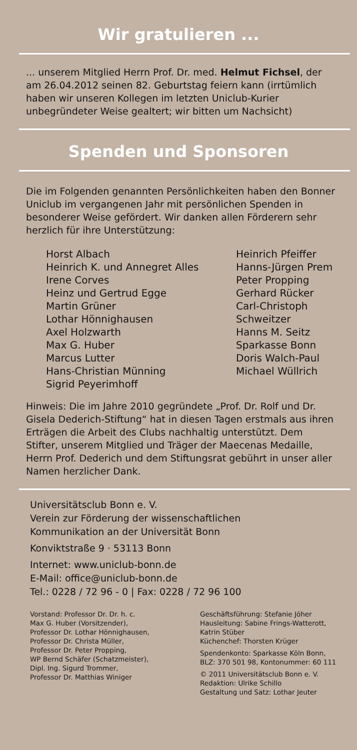Wir gratulieren ...
... unserem Mitglied Herrn Prof. Dr. med. Helmut Fichsel, der am 26.04.2012 seinen 82. Geburtstag feiern kann (irrtümlich haben wir unseren Kollegen im letzten Uniclub-Kurier unbegründeter Weise gealtert; wir bitten um Nachsicht)
Spenden und Sponsoren
Die im Folgenden genannten Persönlichkeiten haben den Bonner Uniclub im vergangenen Jahr mit persönlichen Spenden in besonderer Weise gefördert. Wir danken allen Förderern sehr herzlich für ihre Unterstützung:
Horst Albach
Heinrich K. und Annegret Alles
Irene Corves
Heinz und Gertrud Egge
Martin Grüner
Lothar Hönnighausen
Axel Holzwarth
Max G. Huber
Marcus Lutter
Hans-Christian Münning
Sigrid Peyerimhoff
Heinrich Pfeiffer
Hanns-Jürgen Prem
Peter Propping
Gerhard Rücker
Carl-Christoph
Schweitzer
Hanns M. Seitz
Sparkasse Bonn
Doris Walch-Paul
Michael Wüllrich
Hinweis: Die im Jahre 2010 gegründete „Prof. Dr. Rolf und Dr. Gisela Dederich-Stiftung“ hat in diesen Tagen erstmals aus ihren Erträgen die Arbeit des Clubs nachhaltig unterstützt. Dem Stifter, unserem Mitglied und Träger der Maecenas Medaille, Herrn Prof. Dederich und dem Stiftungsrat gebührt in unser aller Namen herzlicher Dank.
Universitätsclub Bonn e. V.
Verein zur Förderung der wissenschaftlichen
Kommunikation an der Universität Bonn
Konviktstraße 9 · 53113 Bonn
Internet: www.uniclub-bonn.de
E-Mail: office@uniclub-bonn.de
Tel.: 0228 / 72 96 - 0 | Fax: 0228 / 72 96 100
Vorstand: Professor Dr. Dr. h. c.
Max G. Huber (Vorsitzender),
Professor Dr. Lothar Hönnighausen,
Professor Dr. Christa Müller,
Professor Dr. Peter Propping,
WP Bernd Schäfer (Schatzmeister),
Dipl. Ing. Sigurd Trommer,
Professor Dr. Matthias Winiger
Geschäftsführung: Stefanie Jöher
Hausleitung: Sabine Frings-Watterott,
Katrin Stüber
Küchenchef: Thorsten Krüger
Spendenkonto: Sparkasse Köln Bonn,
BLZ: 370 501 98, Kontonummer: 60 111
© 2011 Universitätsclub Bonn e. V.
Redaktion: Ulrike Schillo
Gestaltung und Satz: Lothar Jeuter